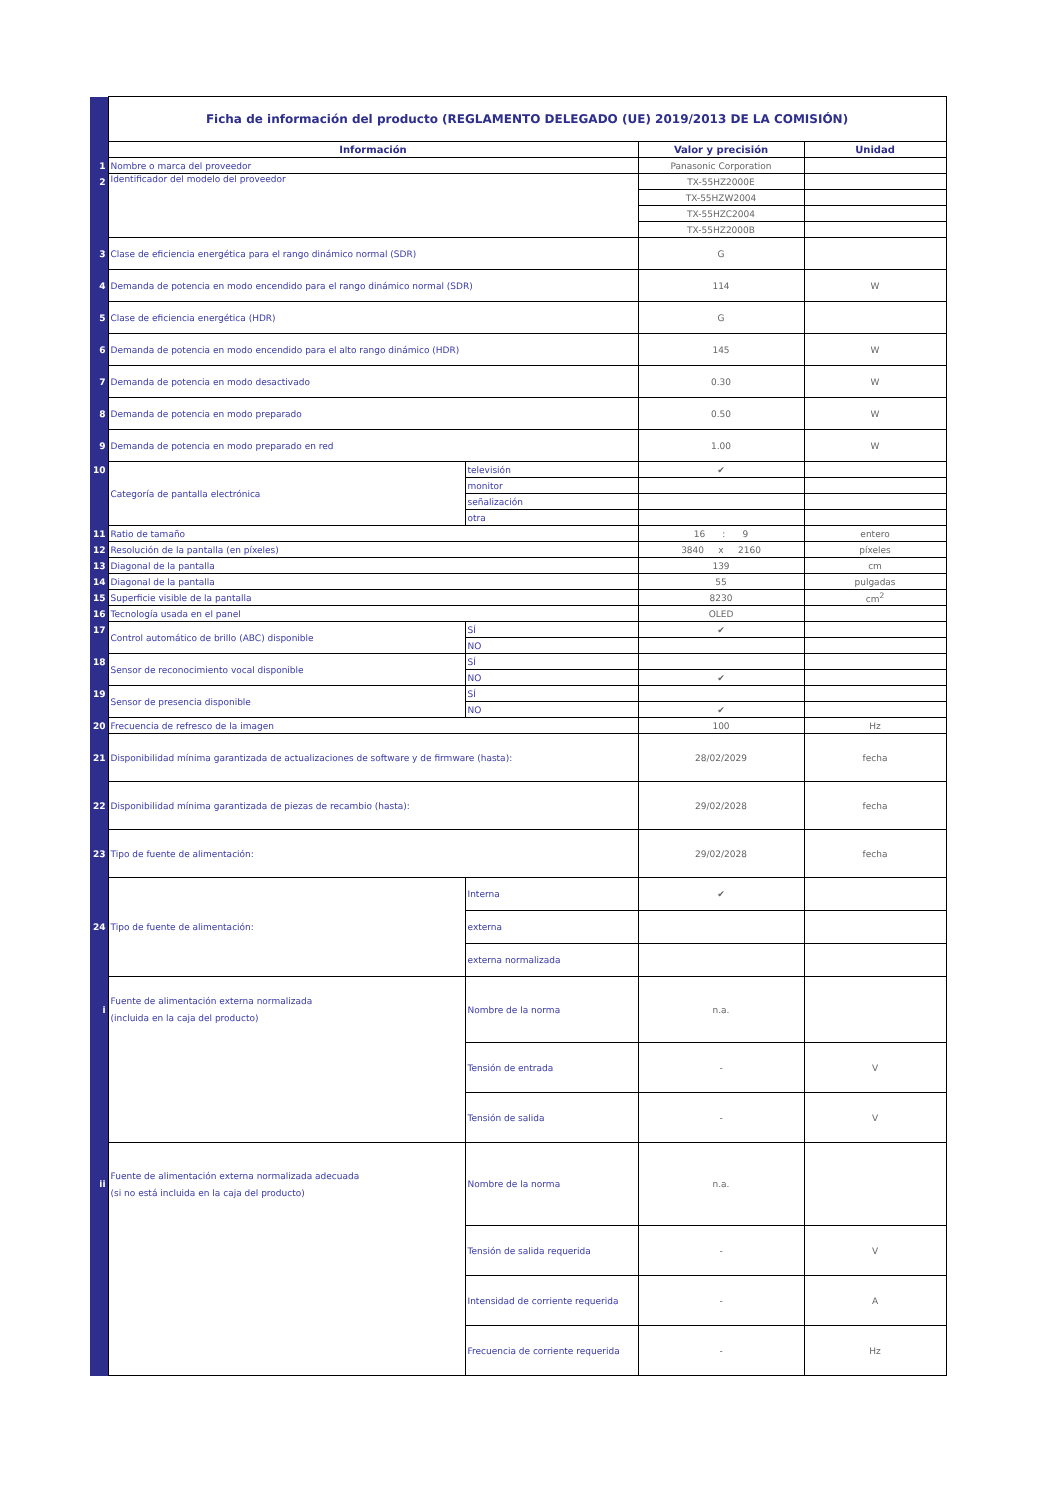| | Ficha de información del producto (REGLAMENTO DELEGADO (UE) 2019/2013 DE LA COMISIÓN) | | | |
| | Información | | Valor y precisión | Unidad |
| 1 | Nombre o marca del proveedor | | Panasonic Corporation | |
| 2 | Identificador del modelo del proveedor | | TX-55HZ2000E | |
| | | | TX-55HZW2004 | |
| | | | TX-55HZC2004 | |
| | | | TX-55HZ2000B | |
| 3 | Clase de eficiencia energética para el rango dinámico normal (SDR) | | G | |
| 4 | Demanda de potencia en modo encendido para el rango dinámico normal (SDR) | | 114 | W |
| 5 | Clase de eficiencia energética (HDR) | | G | |
| 6 | Demanda de potencia en modo encendido para el alto rango dinámico (HDR) | | 145 | W |
| 7 | Demanda de potencia en modo desactivado | | 0.30 | W |
| 8 | Demanda de potencia en modo preparado | | 0.50 | W |
| 9 | Demanda de potencia en modo preparado en red | | 1.00 | W |
| 10 | Categoría de pantalla electrónica | televisión | ✔ | |
| | | monitor | | |
| | | señalización | | |
| | | otra | | |
| 11 | Ratio de tamaño | | 16 : 9 | entero |
| 12 | Resolución de la pantalla (en píxeles) | | 3840 x 2160 | píxeles |
| 13 | Diagonal de la pantalla | | 139 | cm |
| 14 | Diagonal de la pantalla | | 55 | pulgadas |
| 15 | Superficie visible de la pantalla | | 8230 | cm<sup>2</sup> |
| 16 | Tecnología usada en el panel | | OLED | |
| 17 | Control automático de brillo (ABC) disponible | SÍ | ✔ | |
| | | NO | | |
| 18 | Sensor de reconocimiento vocal disponible | SÍ | | |
| | | NO | ✔ | |
| 19 | Sensor de presencia disponible | SÍ | | |
| | | NO | ✔ | |
| 20 | Frecuencia de refresco de la imagen | | 100 | Hz |
| 21 | Disponibilidad mínima garantizada de actualizaciones de software y de firmware (hasta): | | 28/02/2029 | fecha |
| 22 | Disponibilidad mínima garantizada de piezas de recambio (hasta): | | 29/02/2028 | fecha |
| 23 | Tipo de fuente de alimentación: | | 29/02/2028 | fecha |
| | Tipo de fuente de alimentación: | Interna | ✔ | |
| 24 | | externa | | |
| | | externa normalizada | | |
| i | Fuente de alimentación externa normalizada (incluida en la caja del producto) | Nombre de la norma | n.a. | |
| | | Tensión de entrada | - | V |
| | | Tensión de salida | - | V |
| ii | Fuente de alimentación externa normalizada adecuada (si no está incluida en la caja del producto) | Nombre de la norma | n.a. | |
| | | Tensión de salida requerida | - | V |
| | | Intensidad de corriente requerida | - | A |
| | | Frecuencia de corriente requerida | - | Hz |